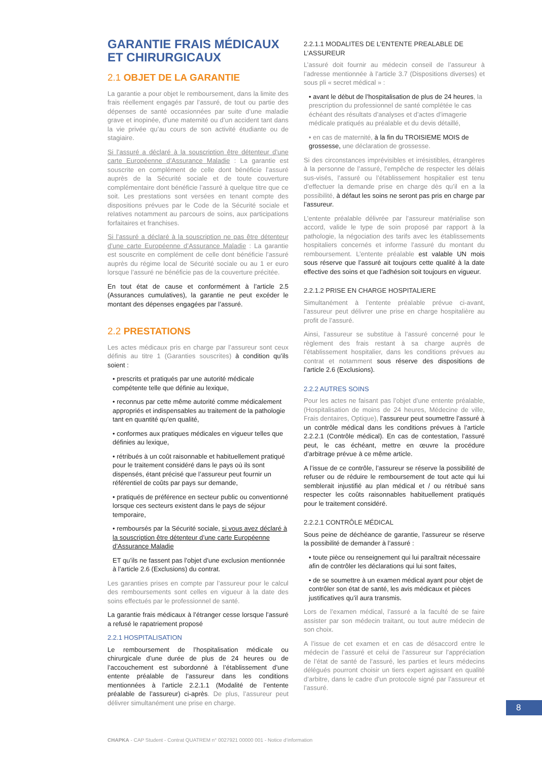GARANTIE FRAIS MÉDICAUX ET CHIRURGICAUX
2.1 OBJET DE LA GARANTIE
La garantie a pour objet le remboursement, dans la limite des frais réellement engagés par l’assuré, de tout ou partie des dépenses de santé occasionnées par suite d’une maladie grave et inopinée, d’une maternité ou d’un accident tant dans la vie privée qu’au cours de son activité étudiante ou de stagiaire.
Si l’assuré a déclaré à la souscription être détenteur d’une carte Européenne d’Assurance Maladie : La garantie est souscrite en complément de celle dont bénéficie l’assuré auprès de la Sécurité sociale et de toute couverture complémentaire dont bénéficie l’assuré à quelque titre que ce soit. Les prestations sont versées en tenant compte des dispositions prévues par le Code de la Sécurité sociale et relatives notamment au parcours de soins, aux participations forfaitaires et franchises.
Si l’assuré a déclaré à la souscription ne pas être détenteur d’une carte Européenne d’Assurance Maladie : La garantie est souscrite en complément de celle dont bénéficie l’assuré auprès du régime local de Sécurité sociale ou au 1 er euro lorsque l’assuré ne bénéficie pas de la couverture précitée.
En tout état de cause et conformément à l’article 2.5 (Assurances cumulatives), la garantie ne peut excéder le montant des dépenses engagées par l’assuré.
2.2 PRESTATIONS
Les actes médicaux pris en charge par l’assureur sont ceux définis au titre 1 (Garanties souscrites) à condition qu’ils soient :
• prescrits et pratiqués par une autorité médicale compétente telle que définie au lexique,
• reconnus par cette même autorité comme médicalement appropriés et indispensables au traitement de la pathologie tant en quantité qu’en qualité,
• conformes aux pratiques médicales en vigueur telles que définies au lexique,
• rétribués à un coût raisonnable et habituellement pratiqué pour le traitement considéré dans le pays où ils sont dispensés, étant précisé que l’assureur peut fournir un référentiel de coûts par pays sur demande,
• pratiqués de préférence en secteur public ou conventionné lorsque ces secteurs existent dans le pays de séjour temporaire,
• remboursés par la Sécurité sociale, si vous avez déclaré à la souscription être détenteur d’une carte Européenne d’Assurance Maladie
ET qu’ils ne fassent pas l’objet d’une exclusion mentionnée à l’article 2.6 (Exclusions) du contrat.
Les garanties prises en compte par l’assureur pour le calcul des remboursements sont celles en vigueur à la date des soins effectués par le professionnel de santé.
La garantie frais médicaux à l’étranger cesse lorsque l’assuré a refusé le rapatriement proposé
2.2.1 HOSPITALISATION
Le remboursement de l’hospitalisation médicale ou chirurgicale d’une durée de plus de 24 heures ou de l’accouchement est subordonné à l’établissement d’une entente préalable de l’assureur dans les conditions mentionnées à l’article 2.2.1.1 (Modalité de l’entente préalable de l’assureur) ci-après. De plus, l’assureur peut délivrer simultanément une prise en charge.
2.2.1.1 MODALITES DE L’ENTENTE PREALABLE DE L’ASSUREUR
L’assuré doit fournir au médecin conseil de l’assureur à l’adresse mentionnée à l’article 3.7 (Dispositions diverses) et sous pli « secret médical » :
• avant le début de l’hospitalisation de plus de 24 heures, la prescription du professionnel de santé complétée le cas échéant des résultats d’analyses et d’actes d’imagerie médicale pratiqués au préalable et du devis détaillé,
• en cas de maternité, à la fin du TROISIEME MOIS de grossesse, une déclaration de grossesse.
Si des circonstances imprévisibles et irrésistibles, étrangères à la personne de l’assuré, l’empêche de respecter les délais sus-visés, l’assuré ou l’établissement hospitalier est tenu d’effectuer la demande prise en charge dès qu’il en a la possibilité, à défaut les soins ne seront pas pris en charge par l’assureur.
L’entente préalable délivrée par l’assureur matérialise son accord, valide le type de soin proposé par rapport à la pathologie, la négociation des tarifs avec les établissements hospitaliers concernés et informe l’assuré du montant du remboursement. L’entente préalable est valable UN mois sous réserve que l’assuré ait toujours cette qualité à la date effective des soins et que l’adhésion soit toujours en vigueur.
2.2.1.2 PRISE EN CHARGE HOSPITALIERE
Simultanément à l’entente préalable prévue ci-avant, l’assureur peut délivrer une prise en charge hospitalière au profit de l’assuré.
Ainsi, l’assureur se substitue à l’assuré concerné pour le règlement des frais restant à sa charge auprès de l’établissement hospitalier, dans les conditions prévues au contrat et notamment sous réserve des dispositions de l’article 2.6 (Exclusions).
2.2.2 AUTRES SOINS
Pour les actes ne faisant pas l’objet d’une entente préalable, (Hospitalisation de moins de 24 heures, Médecine de ville, Frais dentaires, Optique), l’assureur peut soumettre l’assuré à un contrôle médical dans les conditions prévues à l’article 2.2.2.1 (Contrôle médical). En cas de contestation, l’assuré peut, le cas échéant, mettre en œuvre la procédure d’arbitrage prévue à ce même article.
A l’issue de ce contrôle, l’assureur se réserve la possibilité de refuser ou de réduire le remboursement de tout acte qui lui semblerait injustifié au plan médical et / ou rétribué sans respecter les coûts raisonnables habituellement pratiqués pour le traitement considéré.
2.2.2.1 CONTRÔLE MÉDICAL
Sous peine de déchéance de garantie, l’assureur se réserve la possibilité de demander à l’assuré :
• toute pièce ou renseignement qui lui paraîtrait nécessaire afin de contrôler les déclarations qui lui sont faites,
• de se soumettre à un examen médical ayant pour objet de contrôler son état de santé, les avis médicaux et pièces justificatives qu’il aura transmis.
Lors de l’examen médical, l’assuré a la faculté de se faire assister par son médecin traitant, ou tout autre médecin de son choix.
A l’issue de cet examen et en cas de désaccord entre le médecin de l’assuré et celui de l’assureur sur l’appréciation de l’état de santé de l’assuré, les parties et leurs médecins délégués pourront choisir un tiers expert agissant en qualité d’arbitre, dans le cadre d’un protocole signé par l’assureur et l’assuré.
8
CHAPKA - CAP Student - Contrat QUATREM n° 0027921 00000 001 - Notice d’information